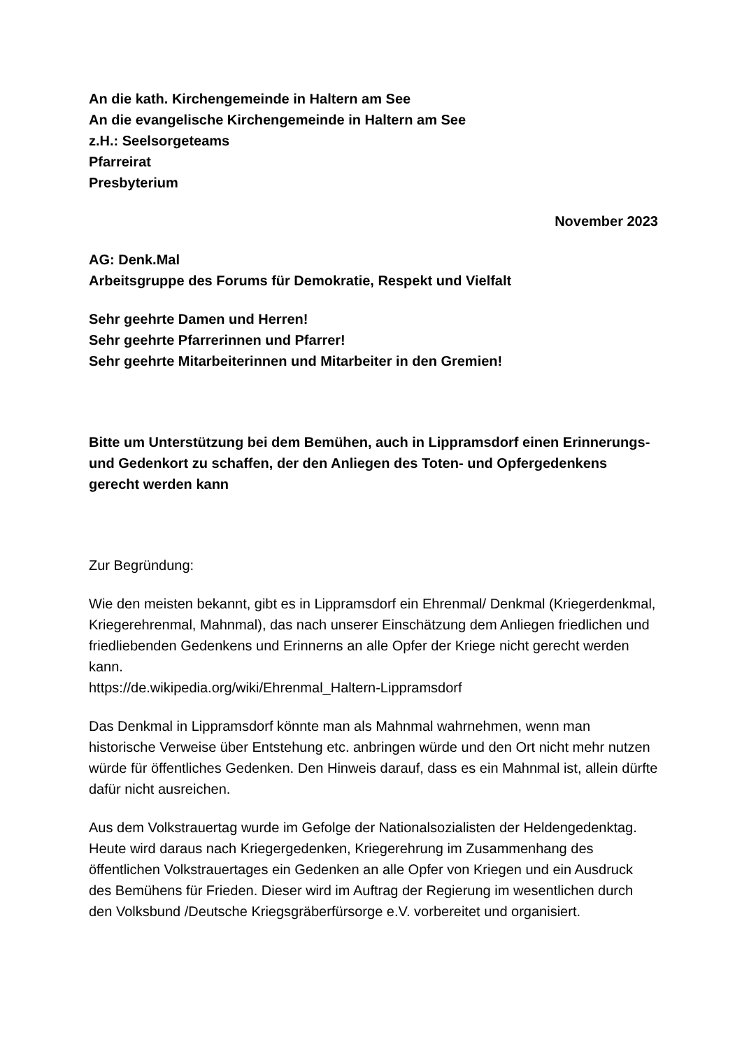An die kath. Kirchengemeinde in Haltern am See
An die evangelische Kirchengemeinde in Haltern am See
z.H.: Seelsorgeteams
Pfarreirat
Presbyterium
November 2023
AG: Denk.Mal
Arbeitsgruppe des Forums für Demokratie, Respekt und Vielfalt
Sehr geehrte Damen und Herren!
Sehr geehrte Pfarrerinnen und Pfarrer!
Sehr geehrte Mitarbeiterinnen und Mitarbeiter in den Gremien!
Bitte um Unterstützung bei dem Bemühen, auch in Lippramsdorf einen Erinnerungs- und Gedenkort zu schaffen, der den Anliegen des Toten- und Opfergedenkens gerecht werden kann
Zur Begründung:
Wie den meisten bekannt, gibt es in Lippramsdorf ein Ehrenmal/ Denkmal (Kriegerdenkmal, Kriegerehrenmal, Mahnmal), das nach unserer Einschätzung dem Anliegen friedlichen und friedliebenden Gedenkens und Erinnerns an alle Opfer der Kriege nicht gerecht werden kann.
https://de.wikipedia.org/wiki/Ehrenmal_Haltern-Lippramsdorf
Das Denkmal in Lippramsdorf könnte man als Mahnmal wahrnehmen, wenn man historische Verweise über Entstehung etc. anbringen würde und den Ort nicht mehr nutzen würde für öffentliches Gedenken. Den Hinweis darauf, dass es ein Mahnmal ist, allein dürfte dafür nicht ausreichen.
Aus dem Volkstrauertag wurde im Gefolge der Nationalsozialisten der Heldengedenktag. Heute wird daraus nach Kriegergedenken, Kriegerehrung im Zusammenhang des öffentlichen Volkstrauertages ein Gedenken an alle Opfer von Kriegen und ein Ausdruck des Bemühens für Frieden. Dieser wird im Auftrag der Regierung im wesentlichen durch den Volksbund /Deutsche Kriegsgräberfürsorge e.V. vorbereitet und organisiert.